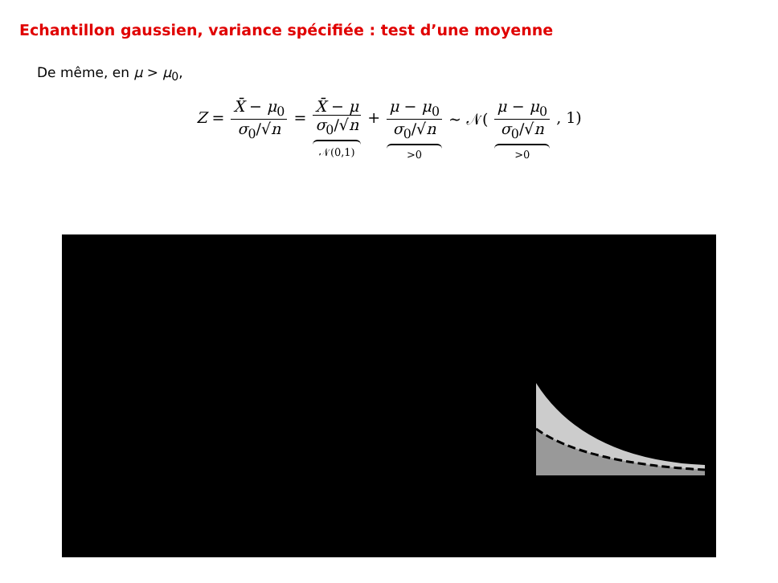Echantillon gaussien, variance spécifiée : test d’une moyenne
De même, en μ > μ<sub>0</sub>,
Z = X̄ − μ<sub>0</sub> σ<sub>0</sub>/√n = X̄ − μ σ<sub>0</sub>/√n 𝒩(0,1) + μ − μ<sub>0</sub> σ<sub>0</sub>/√n >0 ∼ 𝒩( μ − μ<sub>0</sub> σ<sub>0</sub>/√n >0 , 1)